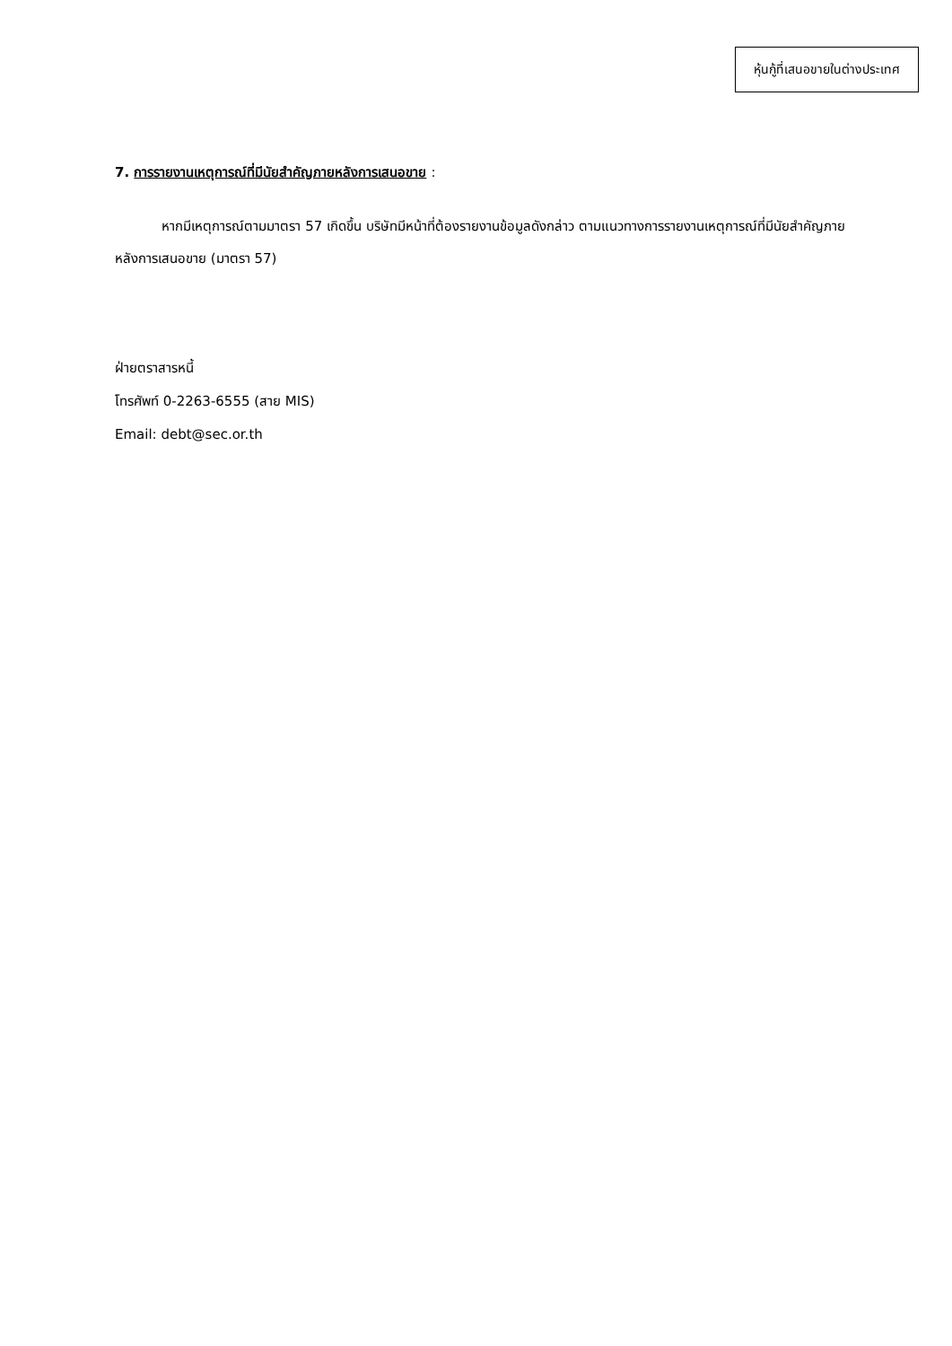หุ้นกู้ที่เสนอขายในต่างประเทศ
7. การรายงานเหตุการณ์ที่มีนัยสำคัญภายหลังการเสนอขาย :
หากมีเหตุการณ์ตามมาตรา 57 เกิดขึ้น บริษัทมีหน้าที่ต้องรายงานข้อมูลดังกล่าว ตามแนวทางการรายงานเหตุการณ์ที่มีนัยสำคัญภายหลังการเสนอขาย (มาตรา 57)
ฝ่ายตราสารหนี้
โทรศัพท์ 0-2263-6555 (สาย MIS)
Email: debt@sec.or.th